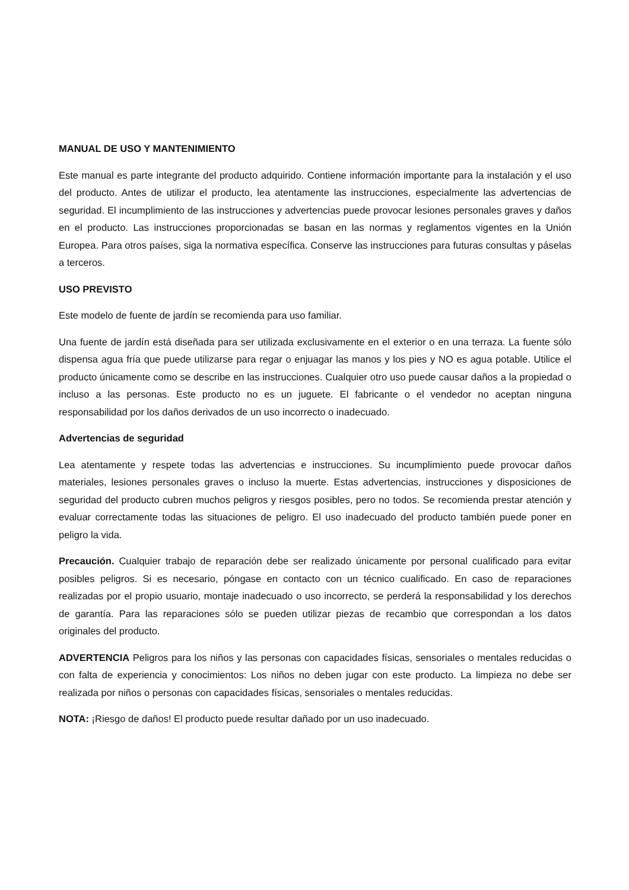MANUAL DE USO Y MANTENIMIENTO
Este manual es parte integrante del producto adquirido. Contiene información importante para la instalación y el uso del producto. Antes de utilizar el producto, lea atentamente las instrucciones, especialmente las advertencias de seguridad. El incumplimiento de las instrucciones y advertencias puede provocar lesiones personales graves y daños en el producto. Las instrucciones proporcionadas se basan en las normas y reglamentos vigentes en la Unión Europea. Para otros países, siga la normativa específica. Conserve las instrucciones para futuras consultas y páselas a terceros.
USO PREVISTO
Este modelo de fuente de jardín se recomienda para uso familiar.
Una fuente de jardín está diseñada para ser utilizada exclusivamente en el exterior o en una terraza. La fuente sólo dispensa agua fría que puede utilizarse para regar o enjuagar las manos y los pies y NO es agua potable. Utilice el producto únicamente como se describe en las instrucciones. Cualquier otro uso puede causar daños a la propiedad o incluso a las personas. Este producto no es un juguete. El fabricante o el vendedor no aceptan ninguna responsabilidad por los daños derivados de un uso incorrecto o inadecuado.
Advertencias de seguridad
Lea atentamente y respete todas las advertencias e instrucciones. Su incumplimiento puede provocar daños materiales, lesiones personales graves o incluso la muerte. Estas advertencias, instrucciones y disposiciones de seguridad del producto cubren muchos peligros y riesgos posibles, pero no todos. Se recomienda prestar atención y evaluar correctamente todas las situaciones de peligro. El uso inadecuado del producto también puede poner en peligro la vida.
Precaución. Cualquier trabajo de reparación debe ser realizado únicamente por personal cualificado para evitar posibles peligros. Si es necesario, póngase en contacto con un técnico cualificado. En caso de reparaciones realizadas por el propio usuario, montaje inadecuado o uso incorrecto, se perderá la responsabilidad y los derechos de garantía. Para las reparaciones sólo se pueden utilizar piezas de recambio que correspondan a los datos originales del producto.
ADVERTENCIA Peligros para los niños y las personas con capacidades físicas, sensoriales o mentales reducidas o con falta de experiencia y conocimientos: Los niños no deben jugar con este producto. La limpieza no debe ser realizada por niños o personas con capacidades físicas, sensoriales o mentales reducidas.
NOTA: ¡Riesgo de daños! El producto puede resultar dañado por un uso inadecuado.